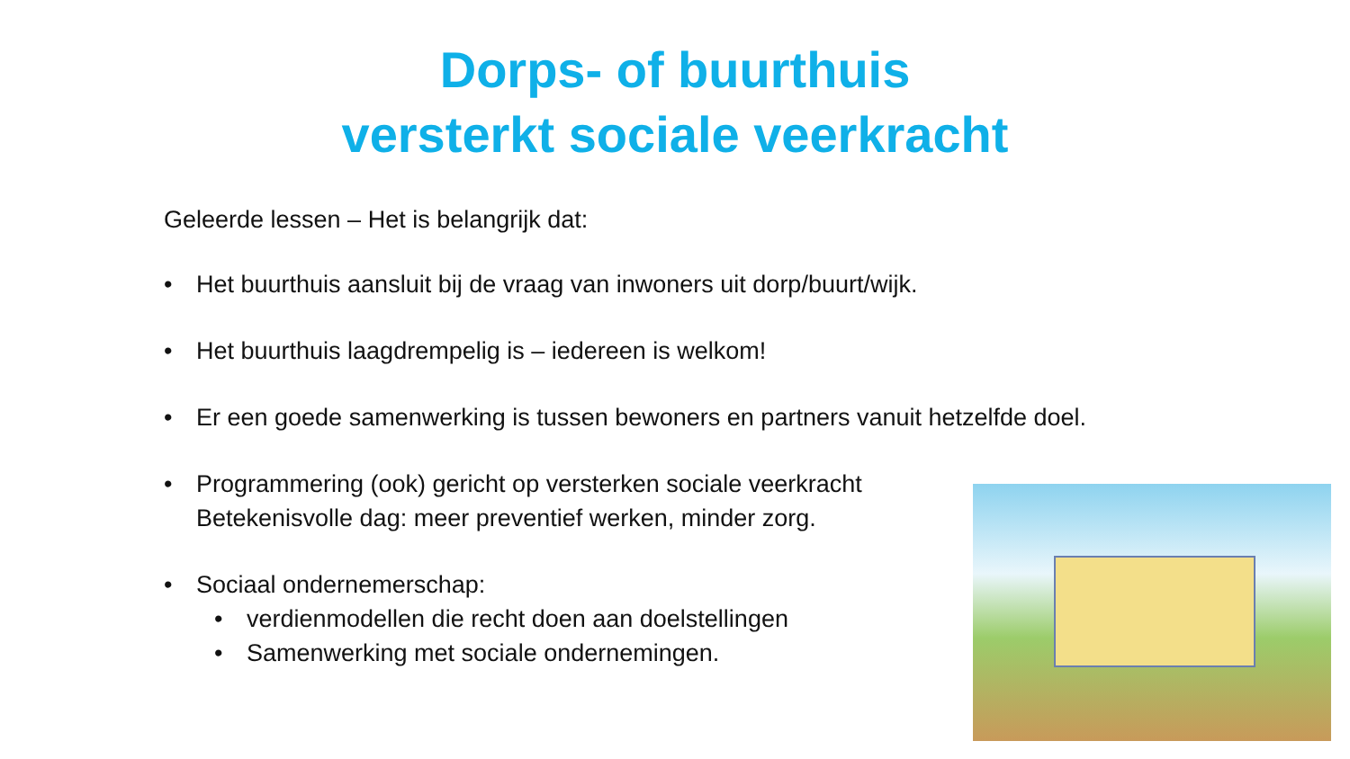Dorps- of buurthuis
versterkt sociale veerkracht
Geleerde lessen – Het is belangrijk dat:
• Het buurthuis aansluit bij de vraag van inwoners uit dorp/buurt/wijk.
• Het buurthuis laagdrempelig is – iedereen is welkom!
• Er een goede samenwerking is tussen bewoners en partners vanuit hetzelfde doel.
• Programmering (ook) gericht op versterken sociale veerkracht Betekenisvolle dag: meer preventief werken, minder zorg.
• Sociaal ondernemerschap:
• verdienmodellen die recht doen aan doelstellingen
• Samenwerking met sociale ondernemingen.